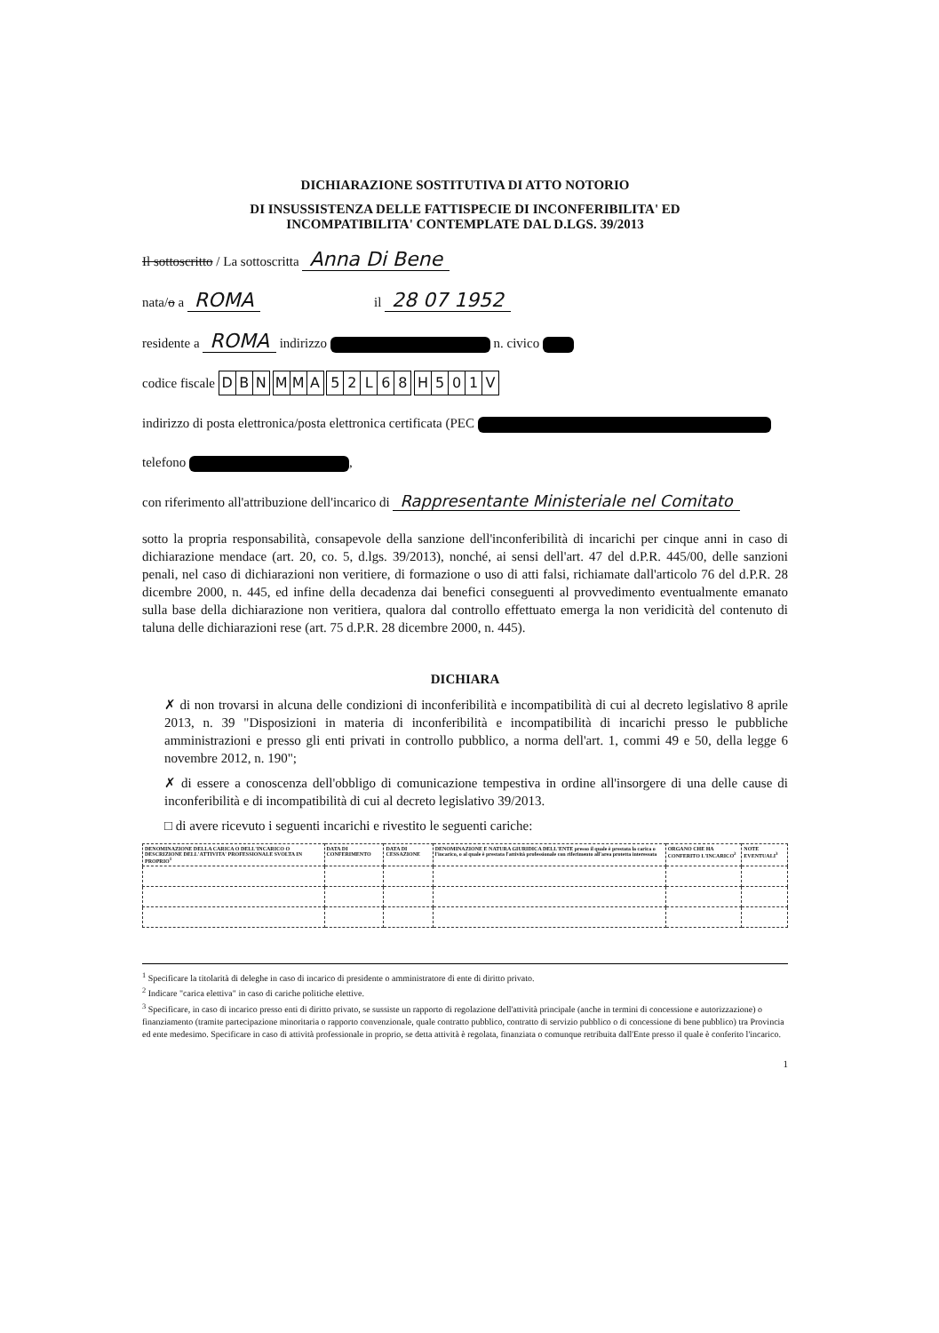DICHIARAZIONE SOSTITUTIVA DI ATTO NOTORIO
DI INSUSSISTENZA DELLE FATTISPECIE DI INCONFERIBILITA' ED
INCOMPATIBILITA' CONTEMPLATE DAL D.LGS. 39/2013
Il sottoscritto / La sottoscritta Anna Di Bene
nata/o a ROMA il 28 07 1952
residente a ROMA indirizzo n. civico
codice fiscale DBN MMA 52 L 68 H 501 V
indirizzo di posta elettronica/posta elettronica certificata (PEC
telefono ,
con riferimento all'attribuzione dell'incarico di Rappresentante Ministeriale nel Comitato
sotto la propria responsabilità, consapevole della sanzione dell'inconferibilità di incarichi per cinque anni in caso di dichiarazione mendace (art. 20, co. 5, d.lgs. 39/2013), nonché, ai sensi dell'art. 47 del d.P.R. 445/00, delle sanzioni penali, nel caso di dichiarazioni non veritiere, di formazione o uso di atti falsi, richiamate dall'articolo 76 del d.P.R. 28 dicembre 2000, n. 445, ed infine della decadenza dai benefici conseguenti al provvedimento eventualmente emanato sulla base della dichiarazione non veritiera, qualora dal controllo effettuato emerga la non veridicità del contenuto di taluna delle dichiarazioni rese (art. 75 d.P.R. 28 dicembre 2000, n. 445).
DICHIARA
✗ di non trovarsi in alcuna delle condizioni di inconferibilità e incompatibilità di cui al decreto legislativo 8 aprile 2013, n. 39 "Disposizioni in materia di inconferibilità e incompatibilità di incarichi presso le pubbliche amministrazioni e presso gli enti privati in controllo pubblico, a norma dell'art. 1, commi 49 e 50, della legge 6 novembre 2012, n. 190";
✗ di essere a conoscenza dell'obbligo di comunicazione tempestiva in ordine all'insorgere di una delle cause di inconferibilità e di incompatibilità di cui al decreto legislativo 39/2013.
□ di avere ricevuto i seguenti incarichi e rivestito le seguenti cariche:
| DENOMINAZIONE DELLA CARICA O DELL'INCARICO O DESCRIZIONE DELL'ATTIVITA' PROFESSIONALE SVOLTA IN PROPRIO<sup>1</sup> | DATA DI CONFERIMENTO | DATA DI CESSAZIONE | DENOMINAZIONE E NATURA GIURIDICA DELL'ENTE presso il quale è prestata la carica o l'incarico, o al quale è prestata l'attività professionale con riferimento all'area protetta interessata | ORGANO CHE HA CONFERITO L'INCARICO<sup>2</sup> | NOTE EVENTUALI<sup>3</sup> |
| --- | --- | --- | --- | --- | --- |
<sup>1</sup> Specificare la titolarità di deleghe in caso di incarico di presidente o amministratore di ente di diritto privato.
<sup>2</sup> Indicare "carica elettiva" in caso di cariche politiche elettive.
<sup>3</sup> Specificare, in caso di incarico presso enti di diritto privato, se sussiste un rapporto di regolazione dell'attività principale (anche in termini di concessione e autorizzazione) o finanziamento (tramite partecipazione minoritaria o rapporto convenzionale, quale contratto pubblico, contratto di servizio pubblico o di concessione di bene pubblico) tra Provincia ed ente medesimo. Specificare in caso di attività professionale in proprio, se detta attività è regolata, finanziata o comunque retribuita dall'Ente presso il quale è conferito l'incarico.
1